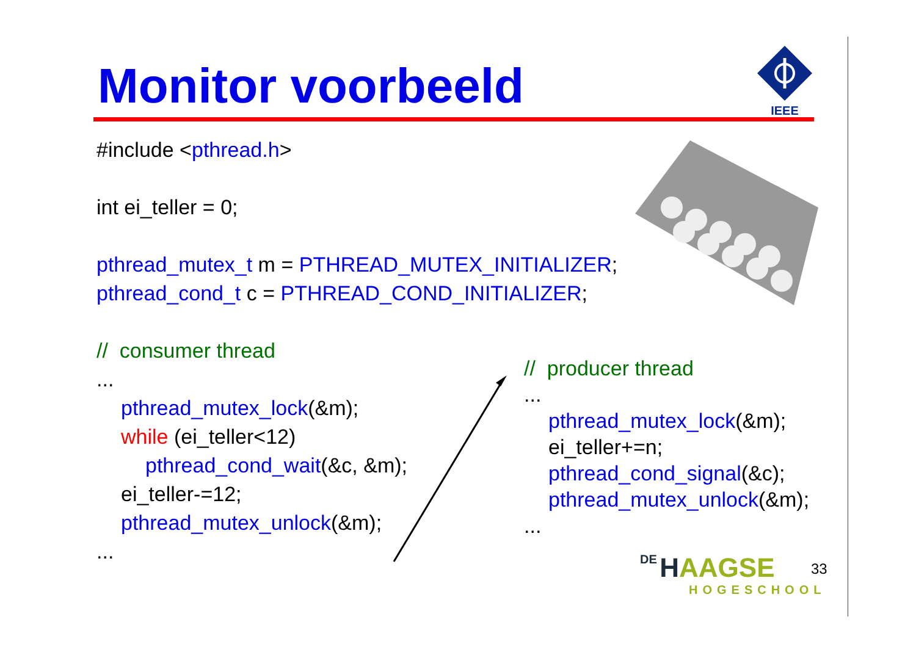Monitor voorbeeld
IEEE
#include <pthread.h>
int ei_teller = 0;
pthread_mutex_t m = PTHREAD_MUTEX_INITIALIZER;
pthread_cond_t c = PTHREAD_COND_INITIALIZER;
// consumer thread
...
pthread_mutex_lock(&m);
while (ei_teller<12)
pthread_cond_wait(&c, &m);
ei_teller-=12;
pthread_mutex_unlock(&m);
...
// producer thread
...
pthread_mutex_lock(&m);
ei_teller+=n;
pthread_cond_signal(&c);
pthread_mutex_unlock(&m);
...
DE HAAGSE
HOGESCHOOL
33